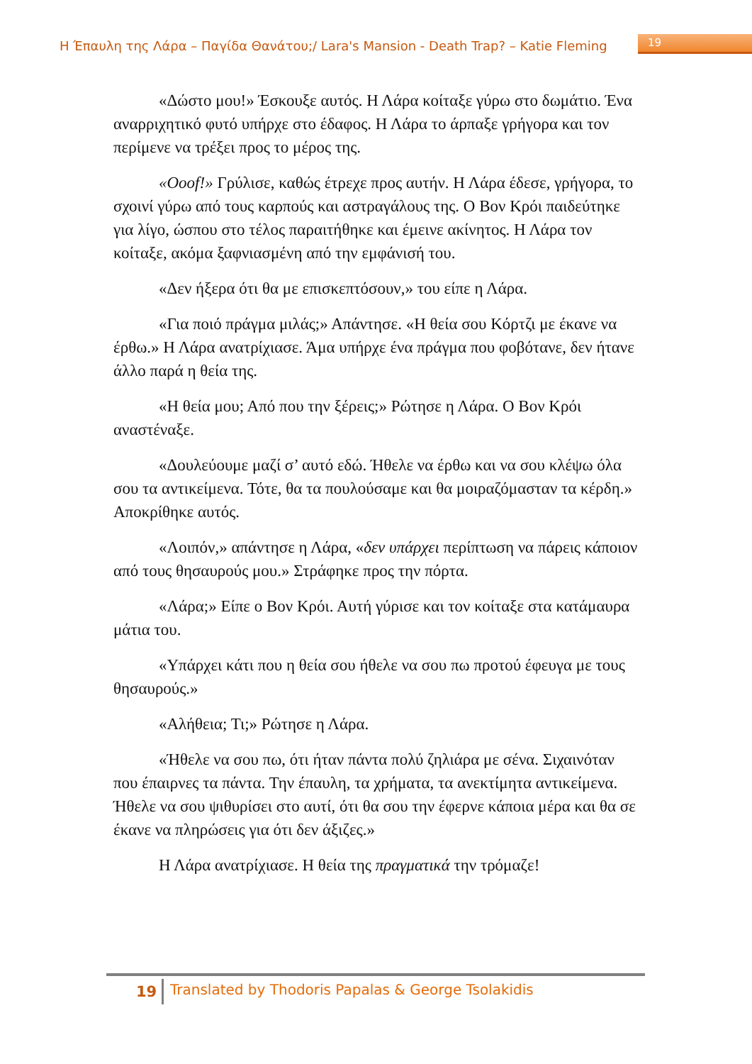Η Έπαυλη της Λάρα – Παγίδα Θανάτου;/ Lara's Mansion - Death Trap? – Katie Fleming 19
«Δώστο μου!» Έσκουξε αυτός. Η Λάρα κοίταξε γύρω στο δωμάτιο. Ένα αναρριχητικό φυτό υπήρχε στο έδαφος. Η Λάρα το άρπαξε γρήγορα και τον περίμενε να τρέξει προς το μέρος της.
«Ooof!» Γρύλισε, καθώς έτρεχε προς αυτήν. Η Λάρα έδεσε, γρήγορα, το σχοινί γύρω από τους καρπούς και αστραγάλους της. Ο Βον Κρόι παιδεύτηκε για λίγο, ώσπου στο τέλος παραιτήθηκε και έμεινε ακίνητος. Η Λάρα τον κοίταξε, ακόμα ξαφνιασμένη από την εμφάνισή του.
«Δεν ήξερα ότι θα με επισκεπτόσουν,» του είπε η Λάρα.
«Για ποιό πράγμα μιλάς;» Απάντησε. «Η θεία σου Κόρτζι με έκανε να έρθω.» Η Λάρα ανατρίχιασε. Άμα υπήρχε ένα πράγμα που φοβότανε, δεν ήτανε άλλο παρά η θεία της.
«Η θεία μου; Από που την ξέρεις;» Ρώτησε η Λάρα. Ο Βον Κρόι αναστέναξε.
«Δουλεύουμε μαζί σ’ αυτό εδώ. Ήθελε να έρθω και να σου κλέψω όλα σου τα αντικείμενα. Τότε, θα τα πουλούσαμε και θα μοιραζόμασταν τα κέρδη.» Αποκρίθηκε αυτός.
«Λοιπόν,» απάντησε η Λάρα, «δεν υπάρχει περίπτωση να πάρεις κάποιον από τους θησαυρούς μου.» Στράφηκε προς την πόρτα.
«Λάρα;» Είπε ο Βον Κρόι. Αυτή γύρισε και τον κοίταξε στα κατάμαυρα μάτια του.
«Υπάρχει κάτι που η θεία σου ήθελε να σου πω προτού έφευγα με τους θησαυρούς.»
«Αλήθεια; Τι;» Ρώτησε η Λάρα.
«Ήθελε να σου πω, ότι ήταν πάντα πολύ ζηλιάρα με σένα. Σιχαινόταν που έπαιρνες τα πάντα. Την έπαυλη, τα χρήματα, τα ανεκτίμητα αντικείμενα. Ήθελε να σου ψιθυρίσει στο αυτί, ότι θα σου την έφερνε κάποια μέρα και θα σε έκανε να πληρώσεις για ότι δεν άξιζες.»
Η Λάρα ανατρίχιασε. Η θεία της πραγματικά την τρόμαζε!
19 Translated by Thodoris Papalas & George Tsolakidis